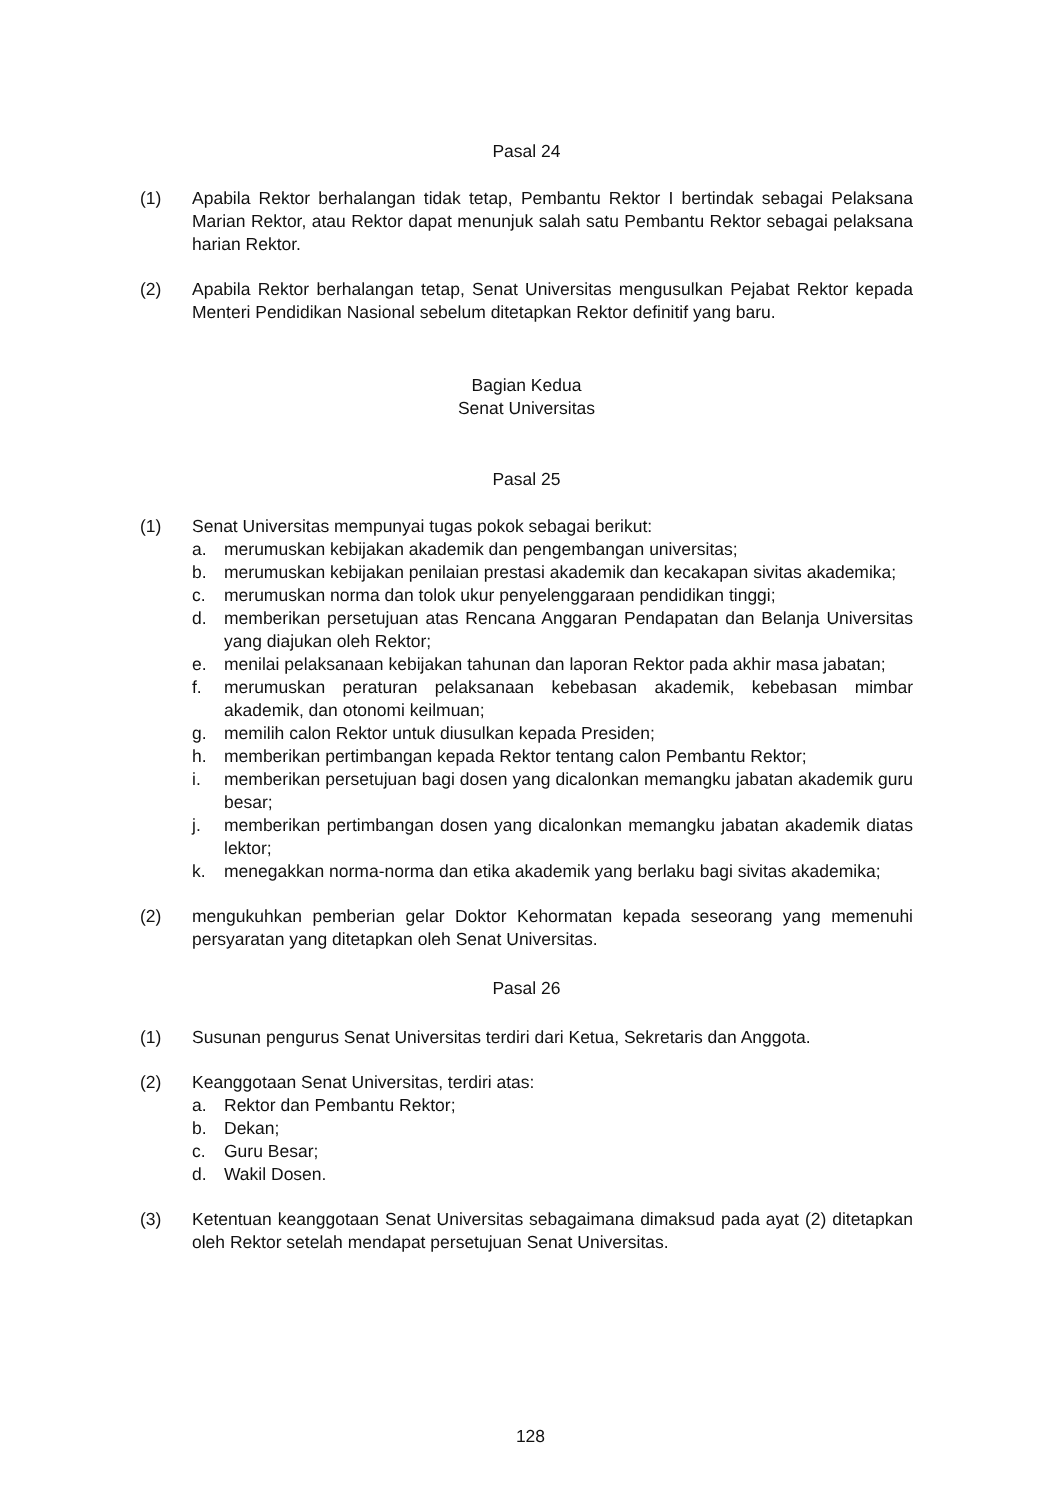Pasal 24
(1) Apabila Rektor berhalangan tidak tetap, Pembantu Rektor I bertindak sebagai Pelaksana Marian Rektor, atau Rektor dapat menunjuk salah satu Pembantu Rektor sebagai pelaksana harian Rektor.
(2) Apabila Rektor berhalangan tetap, Senat Universitas mengusulkan Pejabat Rektor kepada Menteri Pendidikan Nasional sebelum ditetapkan Rektor definitif yang baru.
Bagian Kedua
Senat Universitas
Pasal 25
(1) Senat Universitas mempunyai tugas pokok sebagai berikut:
a. merumuskan kebijakan akademik dan pengembangan universitas;
b. merumuskan kebijakan penilaian prestasi akademik dan kecakapan sivitas akademika;
c. merumuskan norma dan tolok ukur penyelenggaraan pendidikan tinggi;
d. memberikan persetujuan atas Rencana Anggaran Pendapatan dan Belanja Universitas yang diajukan oleh Rektor;
e. menilai pelaksanaan kebijakan tahunan dan laporan Rektor pada akhir masa jabatan;
f. merumuskan peraturan pelaksanaan kebebasan akademik, kebebasan mimbar akademik, dan otonomi keilmuan;
g. memilih calon Rektor untuk diusulkan kepada Presiden;
h. memberikan pertimbangan kepada Rektor tentang calon Pembantu Rektor;
i. memberikan persetujuan bagi dosen yang dicalonkan memangku jabatan akademik guru besar;
j. memberikan pertimbangan dosen yang dicalonkan memangku jabatan akademik diatas lektor;
k. menegakkan norma-norma dan etika akademik yang berlaku bagi sivitas akademika;
(2) mengukuhkan pemberian gelar Doktor Kehormatan kepada seseorang yang memenuhi persyaratan yang ditetapkan oleh Senat Universitas.
Pasal 26
(1) Susunan pengurus Senat Universitas terdiri dari Ketua, Sekretaris dan Anggota.
(2) Keanggotaan Senat Universitas, terdiri atas:
a. Rektor dan Pembantu Rektor;
b. Dekan;
c. Guru Besar;
d. Wakil Dosen.
(3) Ketentuan keanggotaan Senat Universitas sebagaimana dimaksud pada ayat (2) ditetapkan oleh Rektor setelah mendapat persetujuan Senat Universitas.
128